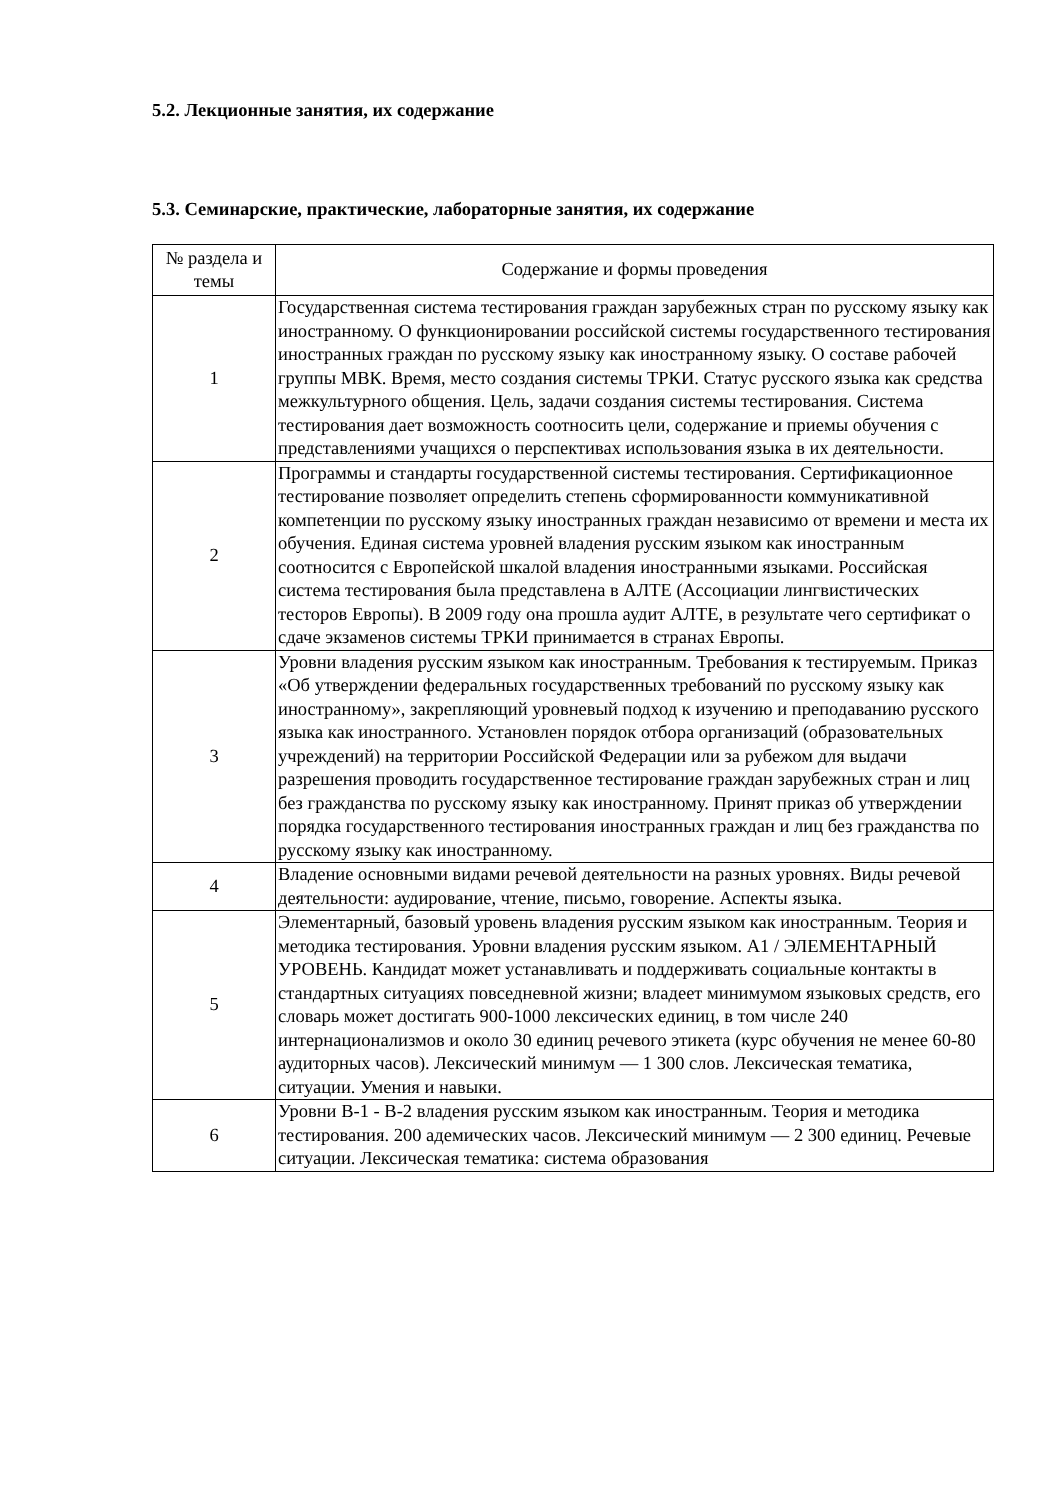5.2. Лекционные занятия, их содержание
5.3. Семинарские, практические, лабораторные занятия, их содержание
| № раздела и темы | Содержание и формы проведения |
| --- | --- |
| 1 | Государственная система тестирования граждан зарубежных стран по русскому языку как иностранному. О функционировании российской системы государственного тестирования иностранных граждан по русскому языку как иностранному языку. О составе рабочей группы МВК. Время, место создания системы ТРКИ. Статус русского языка как средства межкультурного общения. Цель, задачи создания системы тестирования. Система тестирования дает возможность соотносить цели, содержание и приемы обучения с представлениями учащихся о перспективах использования языка в их деятельности. |
| 2 | Программы и стандарты государственной системы тестирования. Сертификационное тестирование позволяет определить степень сформированности коммуникативной компетенции по русскому языку иностранных граждан независимо от времени и места их обучения. Единая система уровней владения русским языком как иностранным соотносится с Европейской шкалой владения иностранными языками. Российская система тестирования была представлена в АЛТЕ (Ассоциации лингвистических тесторов Европы). В 2009 году она прошла аудит АЛТЕ, в результате чего сертификат о сдаче экзаменов системы ТРКИ принимается в странах Европы. |
| 3 | Уровни владения русским языком как иностранным. Требования к тестируемым. Приказ «Об утверждении федеральных государственных требований по русскому языку как иностранному», закрепляющий уровневый подход к изучению и преподаванию русского языка как иностранного. Установлен порядок отбора организаций (образовательных учреждений) на территории Российской Федерации или за рубежом для выдачи разрешения проводить государственное тестирование граждан зарубежных стран и лиц без гражданства по русскому языку как иностранному. Принят приказ об утверждении порядка государственного тестирования иностранных граждан и лиц без гражданства по русскому языку как иностранному. |
| 4 | Владение основными видами речевой деятельности на разных уровнях. Виды речевой деятельности: аудирование, чтение, письмо, говорение. Аспекты языка. |
| 5 | Элементарный, базовый уровень владения русским языком как иностранным. Теория и методика тестирования. Уровни владения русским языком. А1 / ЭЛЕМЕНТАРНЫЙ УРОВЕНЬ. Кандидат может устанавливать и поддерживать социальные контакты в стандартных ситуациях повседневной жизни; владеет минимумом языковых средств, его словарь может достигать 900-1000 лексических единиц, в том числе 240 интернационализмов и около 30 единиц речевого этикета (курс обучения не менее 60-80 аудиторных часов). Лексический минимум — 1 300 слов. Лексическая тематика, ситуации. Умения и навыки. |
| 6 | Уровни В-1 - В-2 владения русским языком как иностранным. Теория и методика тестирования. 200 адемических часов. Лексический минимум — 2 300 единиц. Речевые ситуации. Лексическая тематика: система образования |